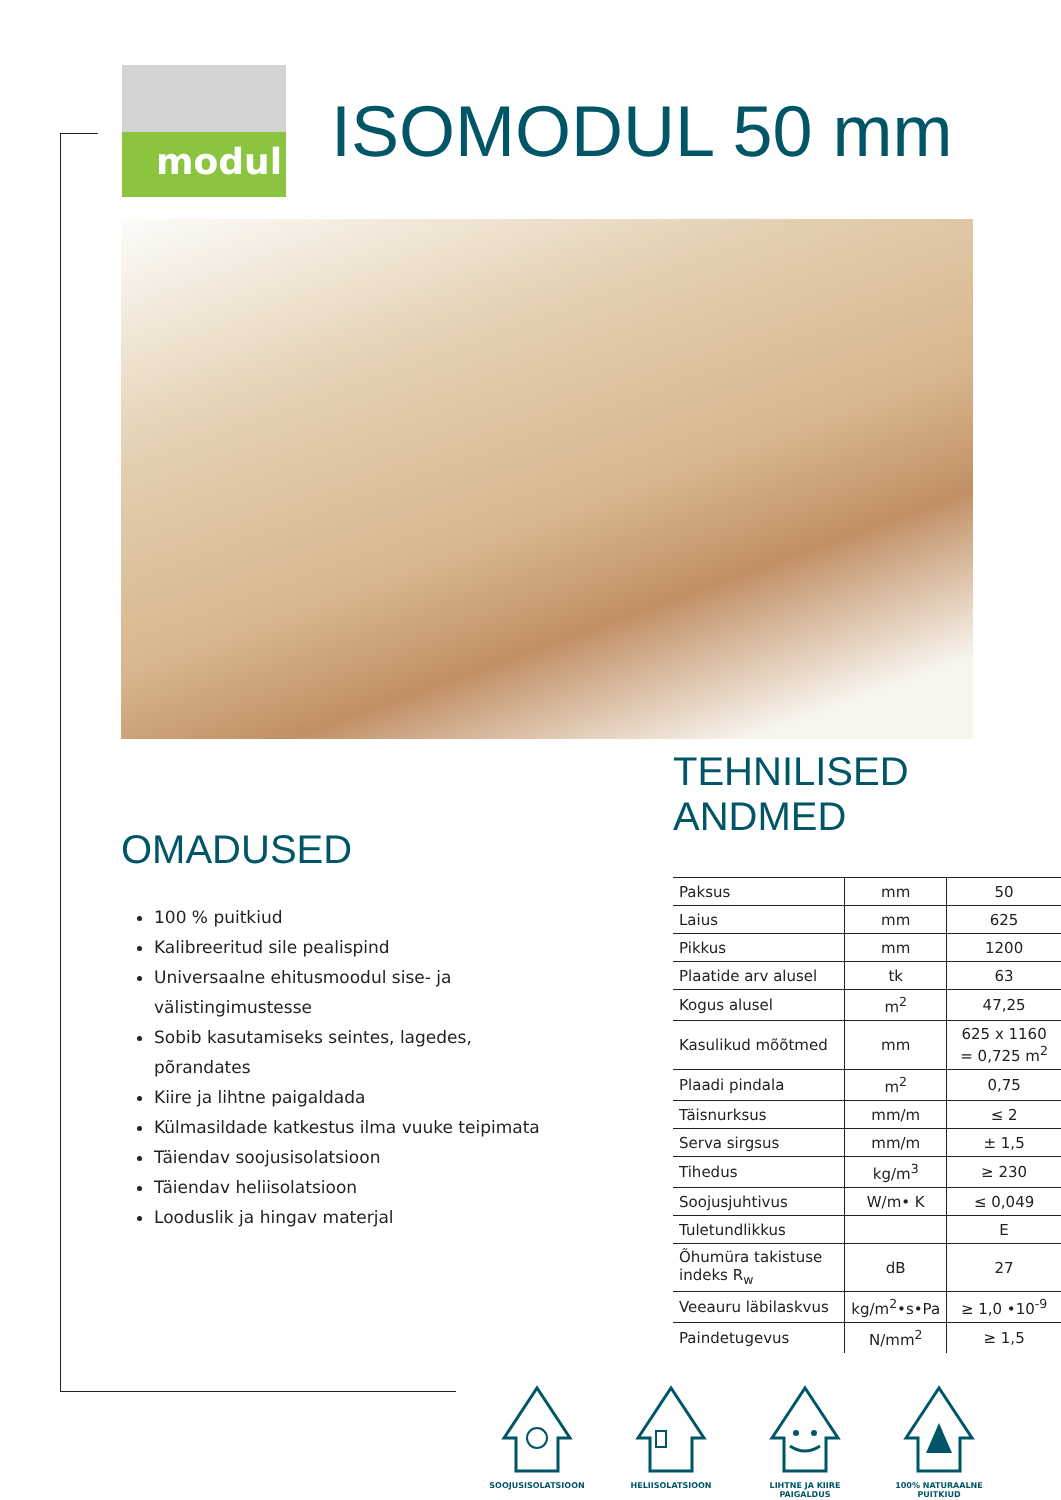modul
ISOMODUL 50 mm
OMADUSED
100 % puitkiud
Kalibreeritud sile pealispind
Universaalne ehitusmoodul sise- ja välistingimustesse
Sobib kasutamiseks seintes, lagedes, põrandates
Kiire ja lihtne paigaldada
Külmasildade katkestus ilma vuuke teipimata
Täiendav soojusisolatsioon
Täiendav heliisolatsioon
Looduslik ja hingav materjal
TEHNILISED ANDMED
| Paksus | mm | 50 |
| Laius | mm | 625 |
| Pikkus | mm | 1200 |
| Plaatide arv alusel | tk | 63 |
| Kogus alusel | m<sup>2</sup> | 47,25 |
| Kasulikud mõõtmed | mm | 625 x 1160 = 0,725 m<sup>2</sup> |
| Plaadi pindala | m<sup>2</sup> | 0,75 |
| Täisnurksus | mm/m | ≤ 2 |
| Serva sirgsus | mm/m | ± 1,5 |
| Tihedus | kg/m<sup>3</sup> | ≥ 230 |
| Soojusjuhtivus | W/m• K | ≤ 0,049 |
| Tuletundlikkus | | E |
| Õhumüra takistuse indeks R<sub>w</sub> | dB | 27 |
| Veeauru läbilaskvus | kg/m<sup>2</sup>•s•Pa | ≥ 1,0 •10<sup>-9</sup> |
| Paindetugevus | N/mm<sup>2</sup> | ≥ 1,5 |
SOOJUSISOLATSIOON HELIISOLATSIOON LIHTNE JA KIIRE PAIGALDUS
100% NATURAALNE PUITKIUD